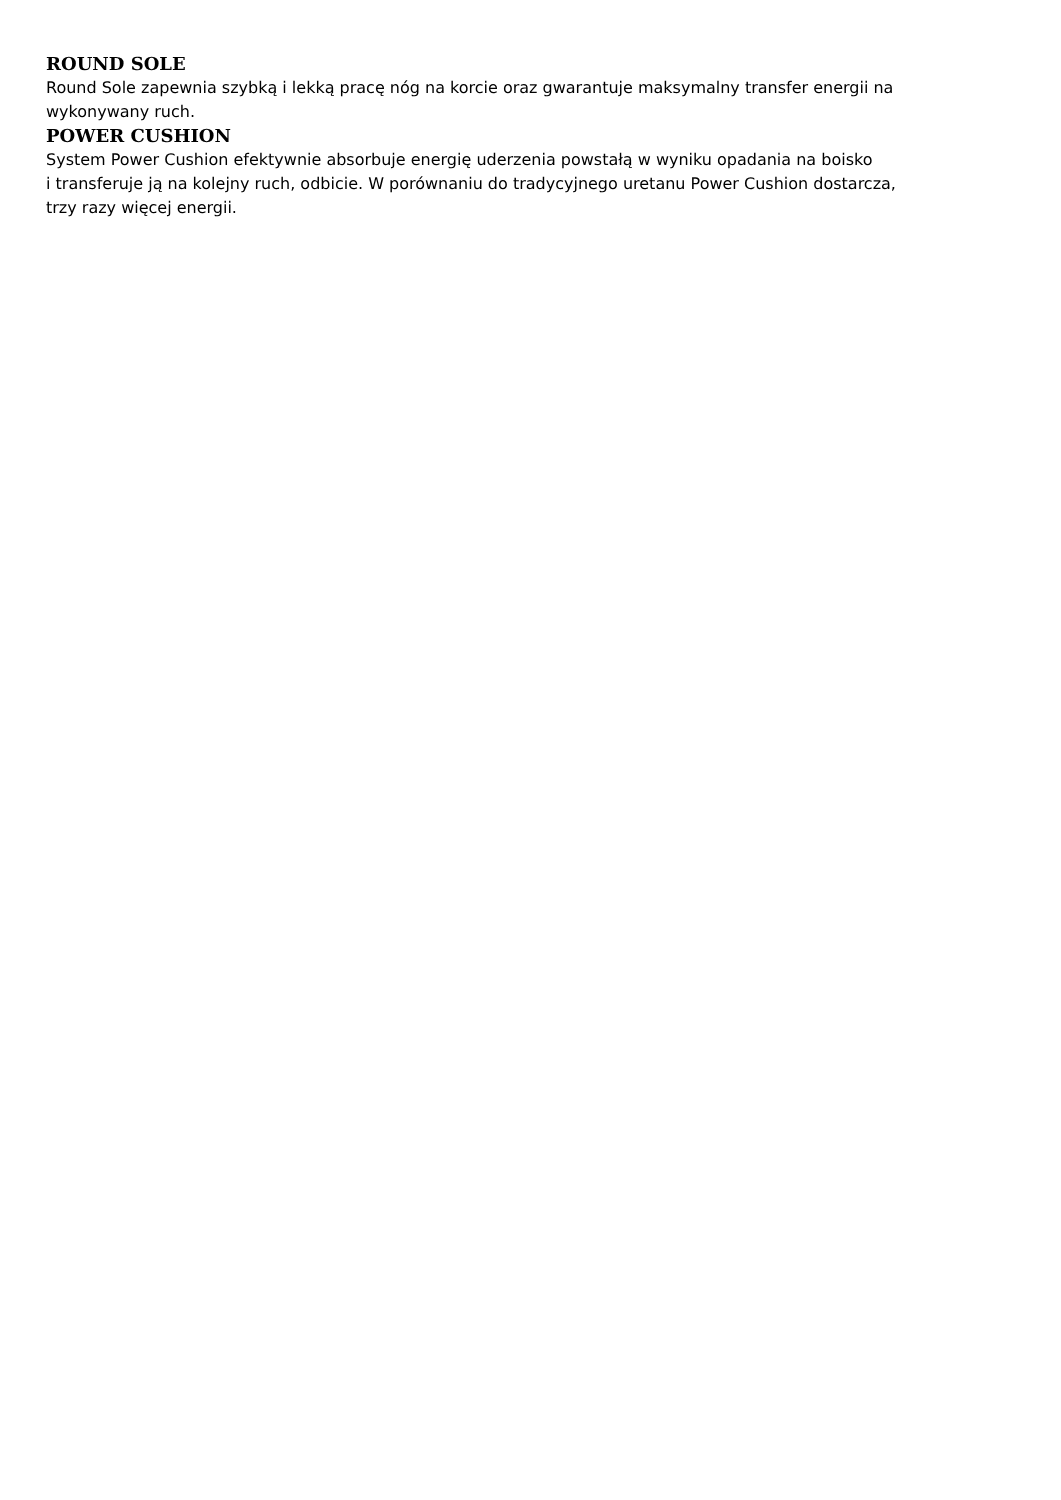ROUND SOLE
Round Sole zapewnia szybką i lekką pracę nóg na korcie oraz gwarantuje maksymalny transfer energii na
wykonywany ruch.
POWER CUSHION
System Power Cushion efektywnie absorbuje energię uderzenia powstałą w wyniku opadania na boisko
i transferuje ją na kolejny ruch, odbicie. W porównaniu do tradycyjnego uretanu Power Cushion dostarcza,
trzy razy więcej energii.